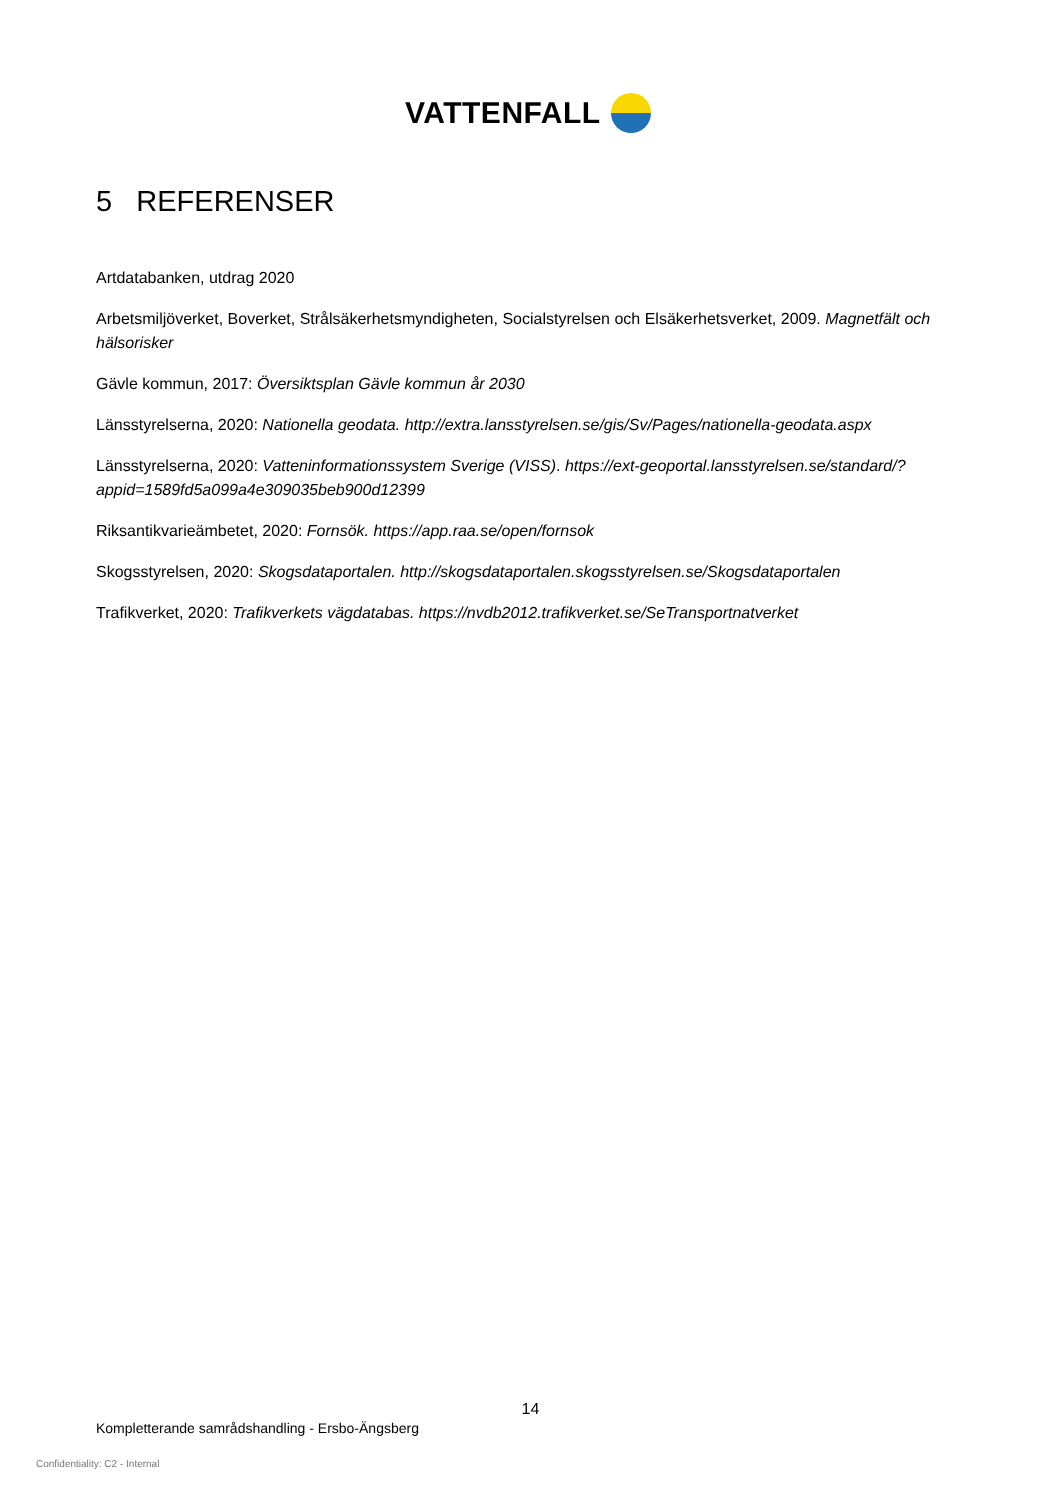VATTENFALL
5 REFERENSER
Artdatabanken, utdrag 2020
Arbetsmiljöverket, Boverket, Strålsäkerhetsmyndigheten, Socialstyrelsen och Elsäkerhetsverket, 2009. Magnetfält och hälsorisker
Gävle kommun, 2017: Översiktsplan Gävle kommun år 2030
Länsstyrelserna, 2020: Nationella geodata. http://extra.lansstyrelsen.se/gis/Sv/Pages/nationella-geodata.aspx
Länsstyrelserna, 2020: Vatteninformationssystem Sverige (VISS). https://ext-geoportal.lansstyrelsen.se/standard/?appid=1589fd5a099a4e309035beb900d12399
Riksantikvarieämbetet, 2020: Fornsök. https://app.raa.se/open/fornsok
Skogsstyrelsen, 2020: Skogsdataportalen. http://skogsdataportalen.skogsstyrelsen.se/Skogsdataportalen
Trafikverket, 2020: Trafikverkets vägdatabas. https://nvdb2012.trafikverket.se/SeTransportnatverket
14
Kompletterande samrådshandling - Ersbo-Ängsberg
Confidentiality: C2 - Internal